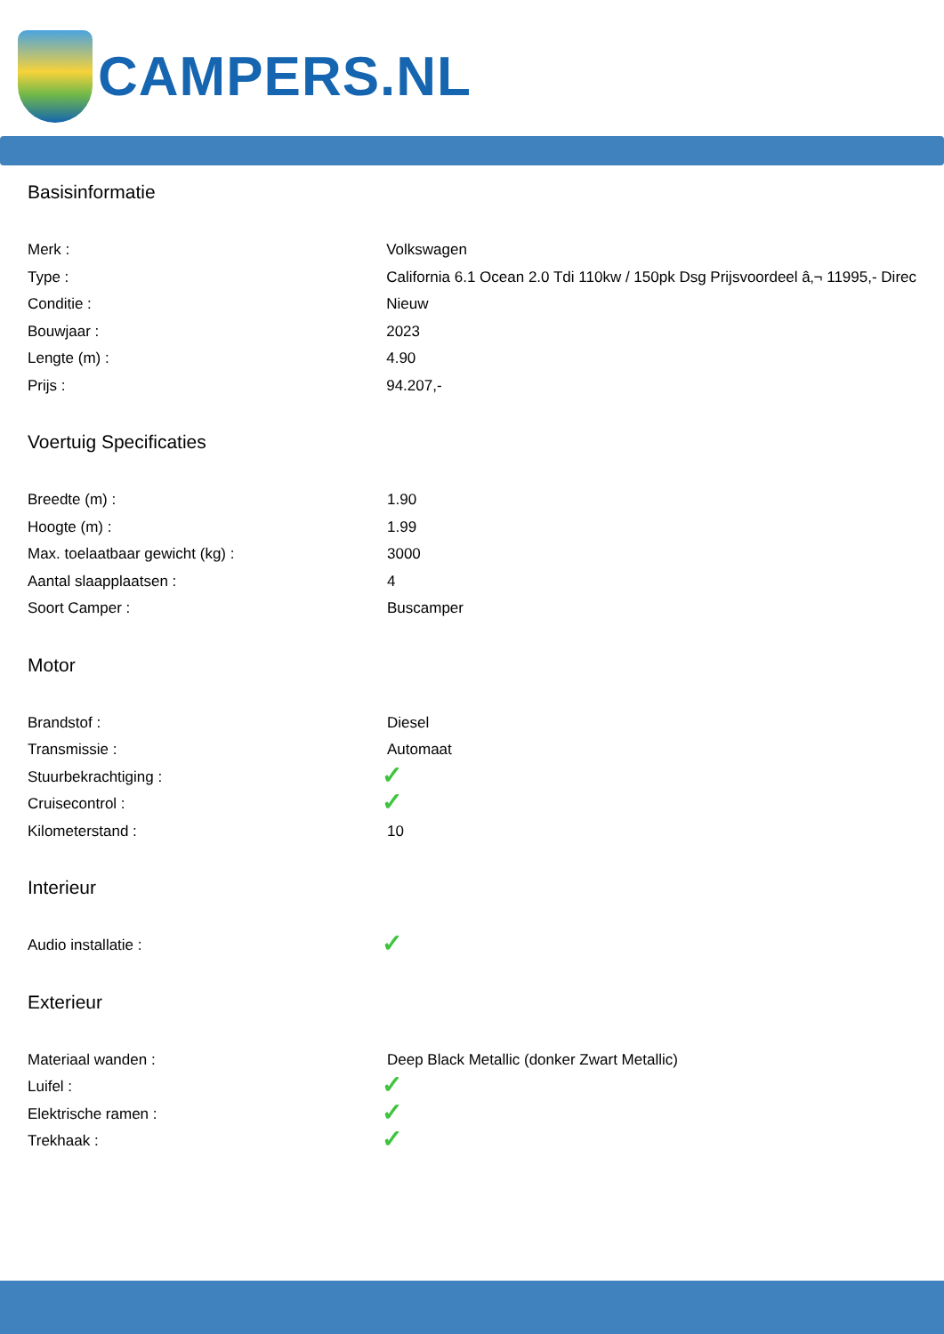CAMPERS.NL
Basisinformatie
| Merk : | Volkswagen |
| Type : | California 6.1 Ocean 2.0 Tdi 110kw / 150pk Dsg Prijsvoordeel â‚¬ 11995,- Direc |
| Conditie : | Nieuw |
| Bouwjaar : | 2023 |
| Lengte (m) : | 4.90 |
| Prijs : | 94.207,- |
Voertuig Specificaties
| Breedte (m) : | 1.90 |
| Hoogte (m) : | 1.99 |
| Max. toelaatbaar gewicht (kg) : | 3000 |
| Aantal slaapplaatsen : | 4 |
| Soort Camper : | Buscamper |
Motor
| Brandstof : | Diesel |
| Transmissie : | Automaat |
| Stuurbekrachtiging : | ✓ |
| Cruisecontrol : | ✓ |
| Kilometerstand : | 10 |
Interieur
| Audio installatie : | ✓ |
Exterieur
| Materiaal wanden : | Deep Black Metallic (donker Zwart Metallic) |
| Luifel : | ✓ |
| Elektrische ramen : | ✓ |
| Trekhaak : | ✓ |